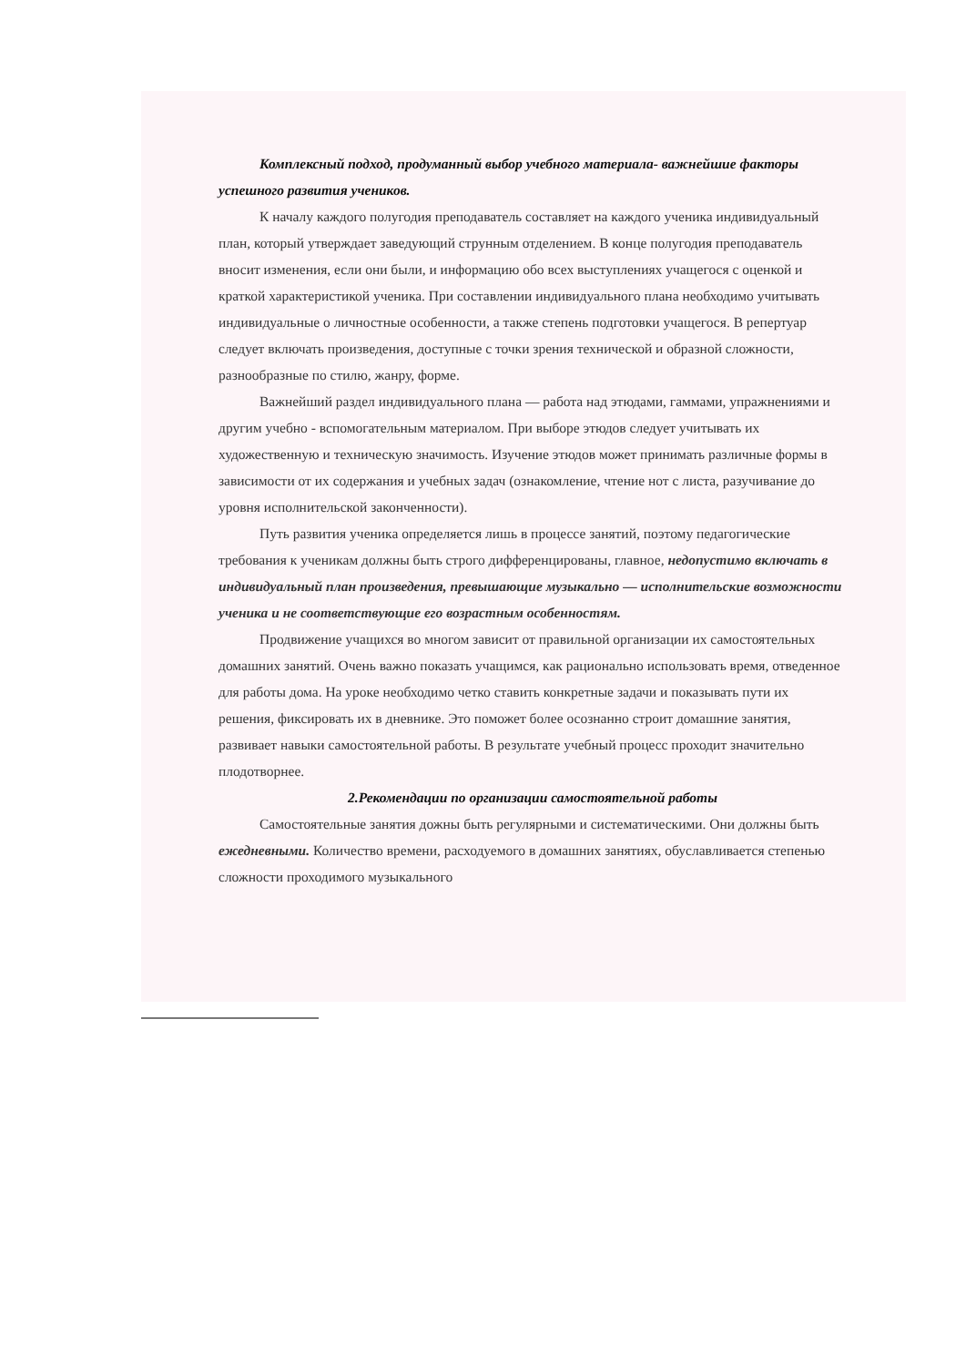Комплексный подход, продуманный выбор учебного материала- важнейшие факторы успешного развития учеников.
К началу каждого полугодия преподаватель составляет на каждого ученика индивидуальный план, который утверждает заведующий струнным отделением. В конце полугодия преподаватель вносит изменения, если они были, и информацию обо всех выступлениях учащегося с оценкой и краткой характеристикой ученика. При составлении индивидуального плана необходимо учитывать индивидуальные о личностные особенности, а также степень подготовки учащегося. В репертуар следует включать произведения, доступные с точки зрения технической и образной сложности, разнообразные по стилю, жанру, форме.
Важнейший раздел индивидуального плана — работа над этюдами, гаммами, упражнениями и другим учебно - вспомогательным материалом. При выборе этюдов следует учитывать их художественную и техническую значимость. Изучение этюдов может принимать различные формы в зависимости от их содержания и учебных задач (ознакомление, чтение нот с листа, разучивание до уровня исполнительской законченности).
Путь развития ученика определяется лишь в процессе занятий, поэтому педагогические требования к ученикам должны быть строго дифференцированы, главное, недопустимо включать в индивидуальный план произведения, превышающие музыкально — исполнительские возможности ученика и не соответствующие его возрастным особенностям.
Продвижение учащихся во многом зависит от правильной организации их самостоятельных домашних занятий. Очень важно показать учащимся, как рационально использовать время, отведенное для работы дома. На уроке необходимо четко ставить конкретные задачи и показывать пути их решения, фиксировать их в дневнике. Это поможет более осознанно строит домашние занятия, развивает навыки самостоятельной работы. В результате учебный процесс проходит значительно плодотворнее.
2.Рекомендации по организации самостоятельной работы
Самостоятельные занятия дожны быть регулярными и систематическими. Они должны быть ежедневными. Количество времени, расходуемого в домашних занятиях, обуславливается степенью сложности проходимого музыкального